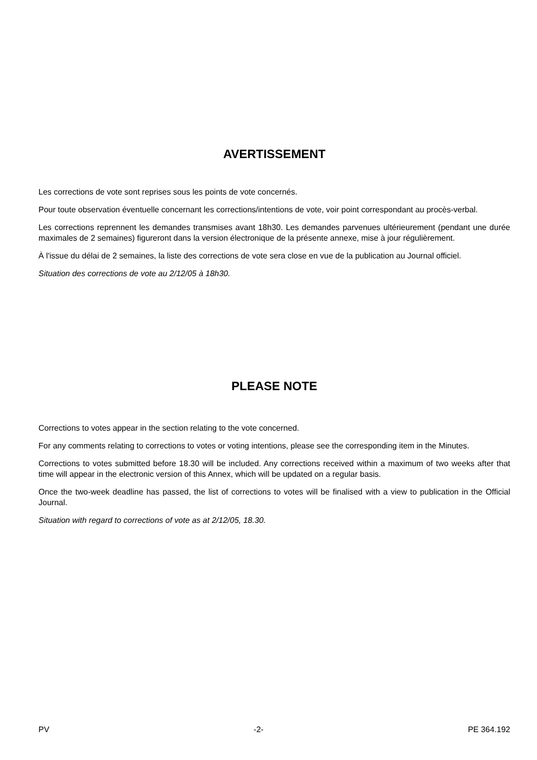AVERTISSEMENT
Les corrections de vote sont reprises sous les points de vote concernés.
Pour toute observation éventuelle concernant les corrections/intentions de vote, voir point correspondant au procès-verbal.
Les corrections reprennent les demandes transmises avant 18h30. Les demandes parvenues ultérieurement (pendant une durée maximales de 2 semaines) figureront dans la version électronique de la présente annexe, mise à jour régulièrement.
À l'issue du délai de 2 semaines, la liste des corrections de vote sera close en vue de la publication au Journal officiel.
Situation des corrections de vote au 2/12/05 à 18h30.
PLEASE NOTE
Corrections to votes appear in the section relating to the vote concerned.
For any comments relating to corrections to votes or voting intentions, please see the corresponding item in the Minutes.
Corrections to votes submitted before 18.30 will be included. Any corrections received within a maximum of two weeks after that time will appear in the electronic version of this Annex, which will be updated on a regular basis.
Once the two-week deadline has passed, the list of corrections to votes will be finalised with a view to publication in the Official Journal.
Situation with regard to corrections of vote as at 2/12/05, 18.30.
PV -2- PE 364.192